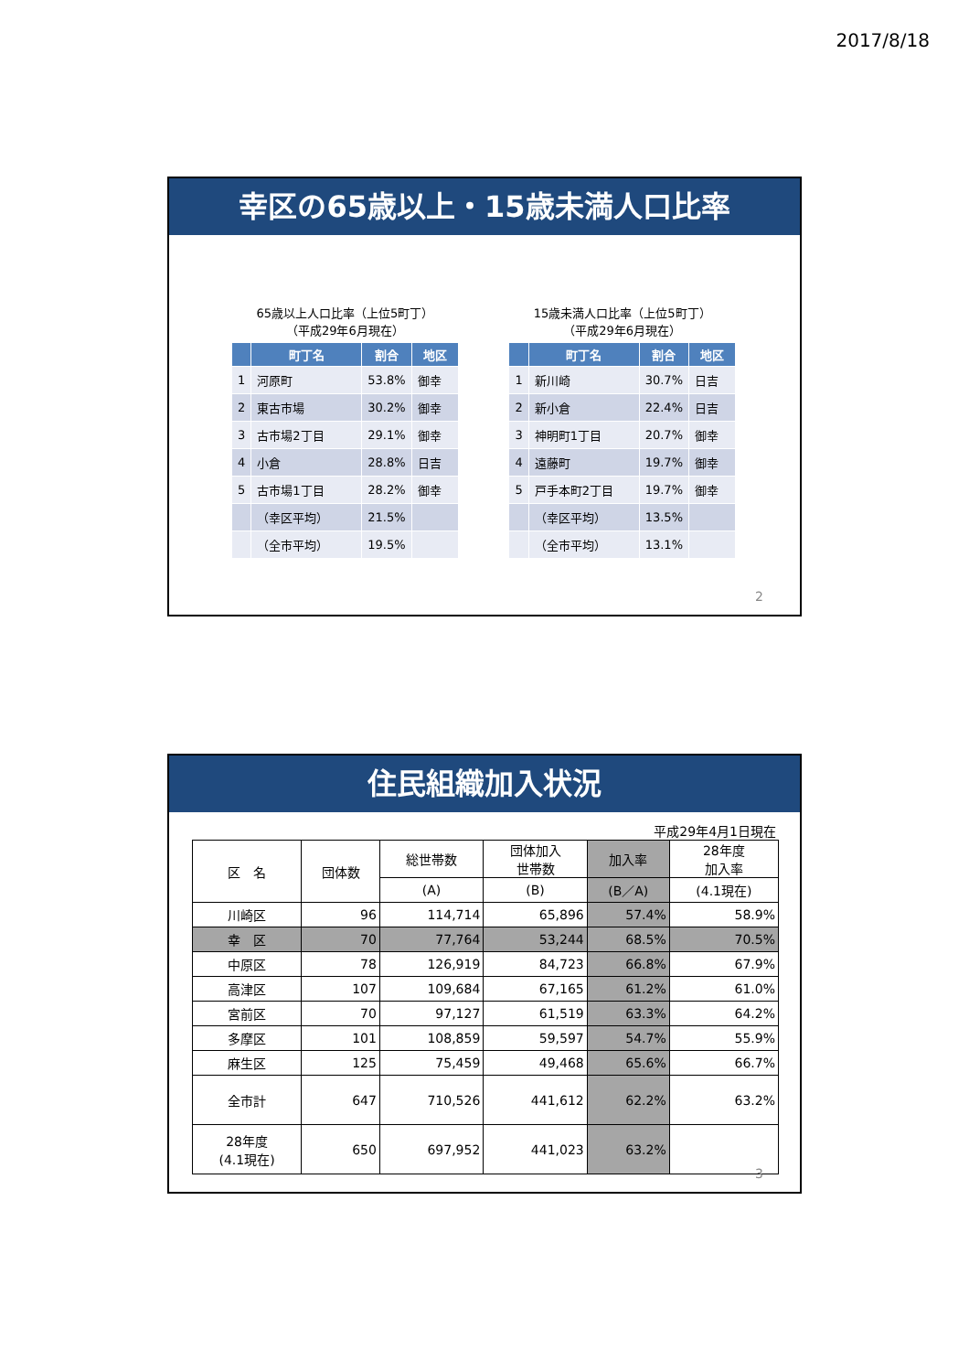2017/8/18
幸区の65歳以上・15歳未満人口比率
65歳以上人口比率（上位5町丁）
（平成29年6月現在）
| | 町丁名 | 割合 | 地区 |
| --- | --- | --- | --- |
| 1 | 河原町 | 53.8% | 御幸 |
| 2 | 東古市場 | 30.2% | 御幸 |
| 3 | 古市場2丁目 | 29.1% | 御幸 |
| 4 | 小倉 | 28.8% | 日吉 |
| 5 | 古市場1丁目 | 28.2% | 御幸 |
| | （幸区平均） | 21.5% | |
| | （全市平均） | 19.5% | |
15歳未満人口比率（上位5町丁）
（平成29年6月現在）
| | 町丁名 | 割合 | 地区 |
| --- | --- | --- | --- |
| 1 | 新川崎 | 30.7% | 日吉 |
| 2 | 新小倉 | 22.4% | 日吉 |
| 3 | 神明町1丁目 | 20.7% | 御幸 |
| 4 | 遠藤町 | 19.7% | 御幸 |
| 5 | 戸手本町2丁目 | 19.7% | 御幸 |
| | （幸区平均） | 13.5% | |
| | （全市平均） | 13.1% | |
2
住民組織加入状況
平成29年4月1日現在
| 区 名 | 団体数 | 総世帯数 | 団体加入 世帯数 | 加入率 | 28年度 加入率 |
| --- | --- | --- | --- | --- | --- |
| | | (A) | (B) | (B／A) | (4.1現在) |
| 川崎区 | 96 | 114,714 | 65,896 | 57.4% | 58.9% |
| 幸 区 | 70 | 77,764 | 53,244 | 68.5% | 70.5% |
| 中原区 | 78 | 126,919 | 84,723 | 66.8% | 67.9% |
| 高津区 | 107 | 109,684 | 67,165 | 61.2% | 61.0% |
| 宮前区 | 70 | 97,127 | 61,519 | 63.3% | 64.2% |
| 多摩区 | 101 | 108,859 | 59,597 | 54.7% | 55.9% |
| 麻生区 | 125 | 75,459 | 49,468 | 65.6% | 66.7% |
| 全市計 | 647 | 710,526 | 441,612 | 62.2% | 63.2% |
| 28年度 (4.1現在) | 650 | 697,952 | 441,023 | 63.2% | |
3